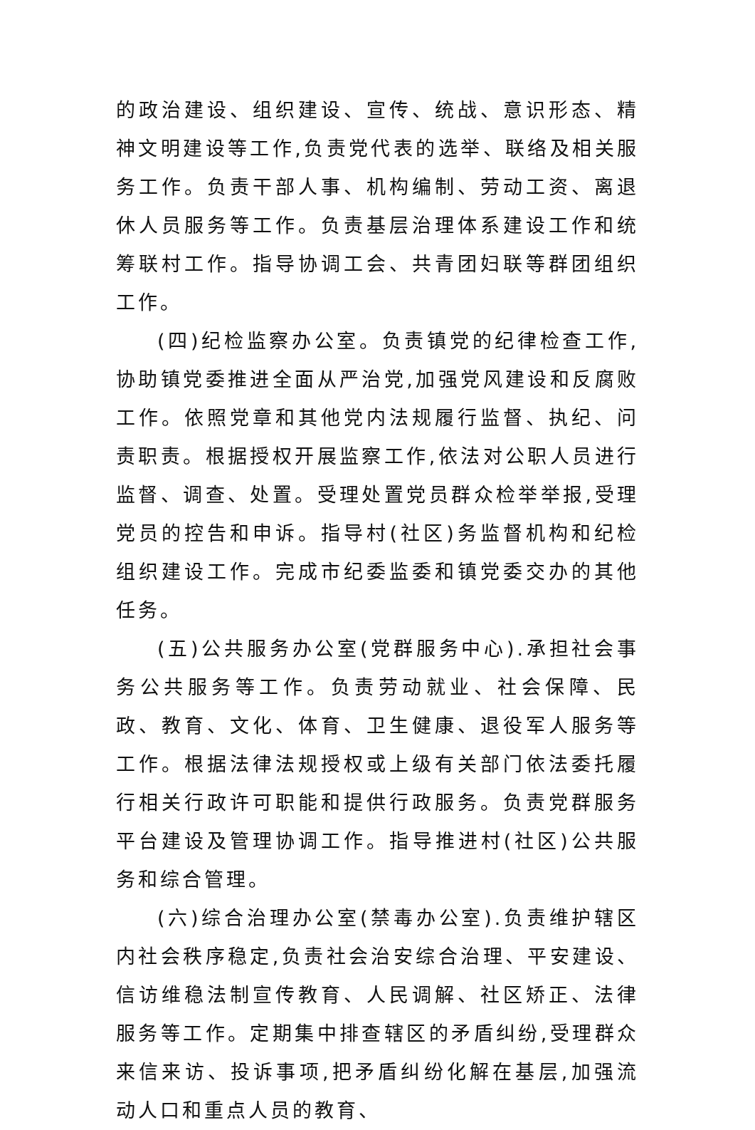的政治建设、组织建设、宣传、统战、意识形态、精神文明建设等工作,负责党代表的选举、联络及相关服务工作。负责干部人事、机构编制、劳动工资、离退休人员服务等工作。负责基层治理体系建设工作和统筹联村工作。指导协调工会、共青团妇联等群团组织工作。
(四)纪检监察办公室。负责镇党的纪律检查工作,协助镇党委推进全面从严治党,加强党风建设和反腐败工作。依照党章和其他党内法规履行监督、执纪、问责职责。根据授权开展监察工作,依法对公职人员进行监督、调查、处置。受理处置党员群众检举举报,受理党员的控告和申诉。指导村(社区)务监督机构和纪检组织建设工作。完成市纪委监委和镇党委交办的其他任务。
(五)公共服务办公室(党群服务中心).承担社会事务公共服务等工作。负责劳动就业、社会保障、民政、教育、文化、体育、卫生健康、退役军人服务等工作。根据法律法规授权或上级有关部门依法委托履行相关行政许可职能和提供行政服务。负责党群服务平台建设及管理协调工作。指导推进村(社区)公共服务和综合管理。
(六)综合治理办公室(禁毒办公室).负责维护辖区内社会秩序稳定,负责社会治安综合治理、平安建设、信访维稳法制宣传教育、人民调解、社区矫正、法律服务等工作。定期集中排查辖区的矛盾纠纷,受理群众来信来访、投诉事项,把矛盾纠纷化解在基层,加强流动人口和重点人员的教育、